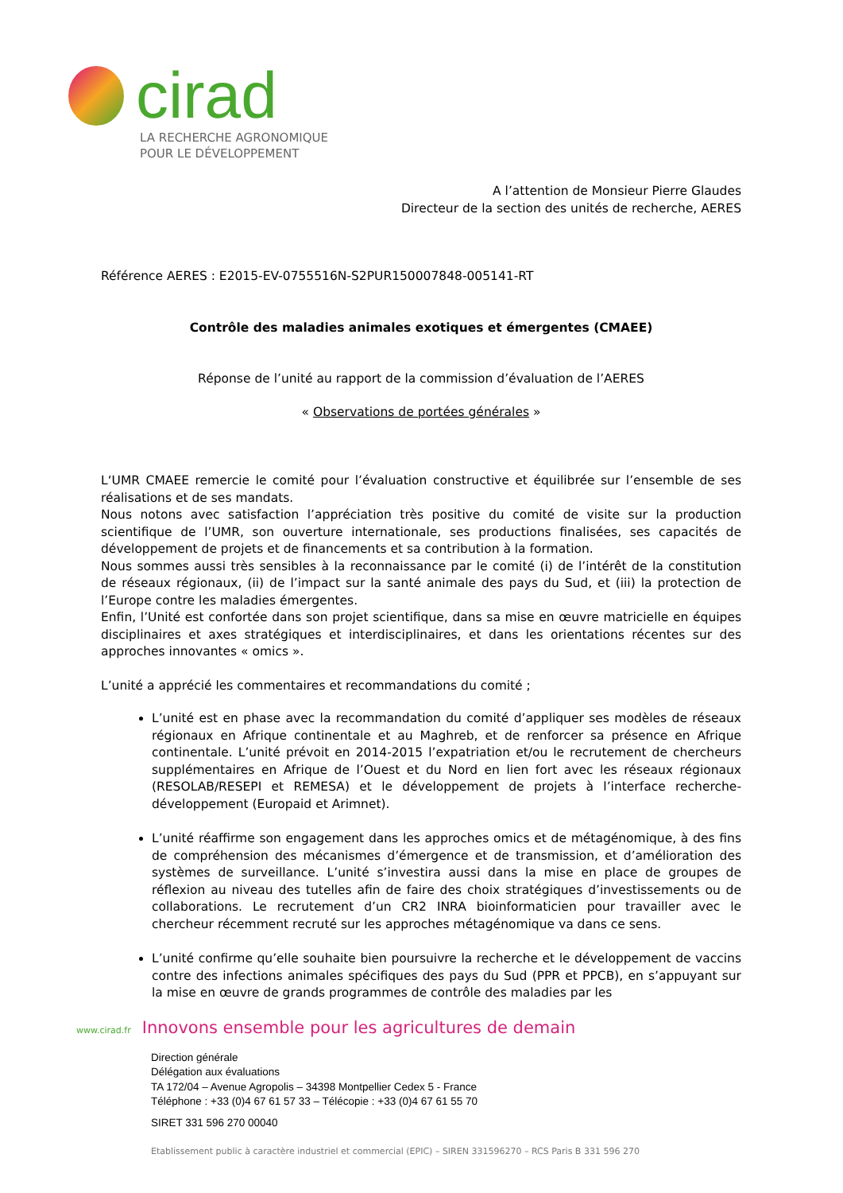cirad
LA RECHERCHE AGRONOMIQUE POUR LE DÉVELOPPEMENT
A l’attention de Monsieur Pierre Glaudes
Directeur de la section des unités de recherche, AERES
Référence AERES : E2015-EV-0755516N-S2PUR150007848-005141-RT
Contrôle des maladies animales exotiques et émergentes (CMAEE)
Réponse de l’unité au rapport de la commission d’évaluation de l’AERES
« Observations de portées générales »
L‘UMR CMAEE remercie le comité pour l’évaluation constructive et équilibrée sur l’ensemble de ses réalisations et de ses mandats.
Nous notons avec satisfaction l’appréciation très positive du comité de visite sur la production scientifique de l’UMR, son ouverture internationale, ses productions finalisées, ses capacités de développement de projets et de financements et sa contribution à la formation.
Nous sommes aussi très sensibles à la reconnaissance par le comité (i) de l’intérêt de la constitution de réseaux régionaux, (ii) de l’impact sur la santé animale des pays du Sud, et (iii) la protection de l’Europe contre les maladies émergentes.
Enfin, l’Unité est confortée dans son projet scientifique, dans sa mise en œuvre matricielle en équipes disciplinaires et axes stratégiques et interdisciplinaires, et dans les orientations récentes sur des approches innovantes « omics ».
L’unité a apprécié les commentaires et recommandations du comité ;
L’unité est en phase avec la recommandation du comité d’appliquer ses modèles de réseaux régionaux en Afrique continentale et au Maghreb, et de renforcer sa présence en Afrique continentale. L’unité prévoit en 2014-2015 l’expatriation et/ou le recrutement de chercheurs supplémentaires en Afrique de l’Ouest et du Nord en lien fort avec les réseaux régionaux (RESOLAB/RESEPI et REMESA) et le développement de projets à l’interface recherche-développement (Europaid et Arimnet).
L’unité réaffirme son engagement dans les approches omics et de métagénomique, à des fins de compréhension des mécanismes d’émergence et de transmission, et d’amélioration des systèmes de surveillance. L’unité s’investira aussi dans la mise en place de groupes de réflexion au niveau des tutelles afin de faire des choix stratégiques d’investissements ou de collaborations. Le recrutement d’un CR2 INRA bioinformaticien pour travailler avec le chercheur récemment recruté sur les approches métagénomique va dans ce sens.
L’unité confirme qu’elle souhaite bien poursuivre la recherche et le développement de vaccins contre des infections animales spécifiques des pays du Sud (PPR et PPCB), en s’appuyant sur la mise en œuvre de grands programmes de contrôle des maladies par les
www.cirad.fr Innovons ensemble pour les agricultures de demain
Direction générale
Délégation aux évaluations
TA 172/04 – Avenue Agropolis – 34398 Montpellier Cedex 5 - France
Téléphone : +33 (0)4 67 61 57 33 – Télécopie : +33 (0)4 67 61 55 70
SIRET 331 596 270 00040
Etablissement public à caractère industriel et commercial (EPIC) – SIREN 331596270 – RCS Paris B 331 596 270